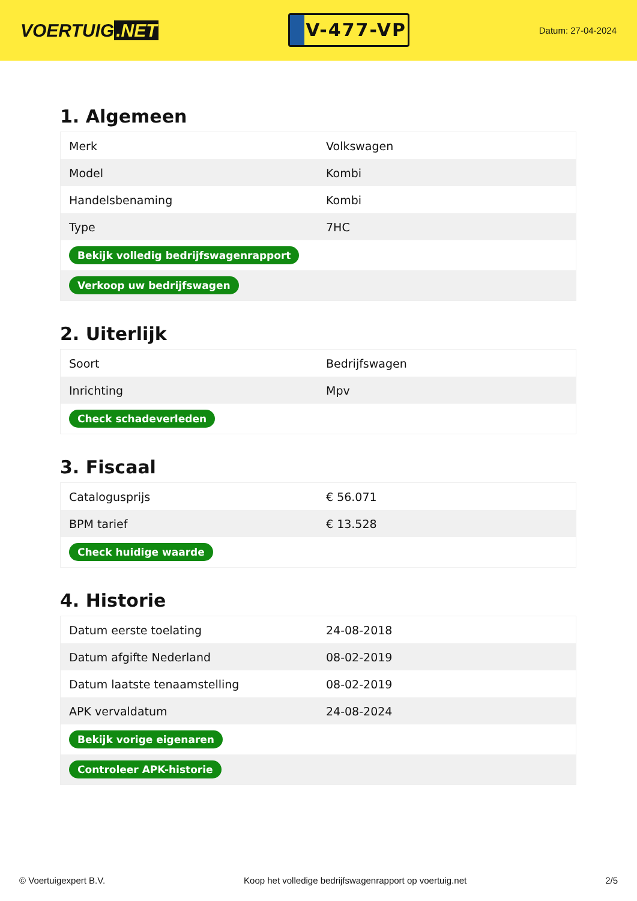VOERTUIG.NET
V-477-VP
Datum: 27-04-2024
1. Algemeen
| Merk | Volkswagen |
| Model | Kombi |
| Handelsbenaming | Kombi |
| Type | 7HC |
| Bekijk volledig bedrijfswagenrapport | |
| Verkoop uw bedrijfswagen | |
2. Uiterlijk
| Soort | Bedrijfswagen |
| Inrichting | Mpv |
| Check schadeverleden | |
3. Fiscaal
| Catalogusprijs | € 56.071 |
| BPM tarief | € 13.528 |
| Check huidige waarde | |
4. Historie
| Datum eerste toelating | 24-08-2018 |
| Datum afgifte Nederland | 08-02-2019 |
| Datum laatste tenaamstelling | 08-02-2019 |
| APK vervaldatum | 24-08-2024 |
| Bekijk vorige eigenaren | |
| Controleer APK-historie | |
© Voertuigexpert B.V. Koop het volledige bedrijfswagenrapport op voertuig.net 2/5